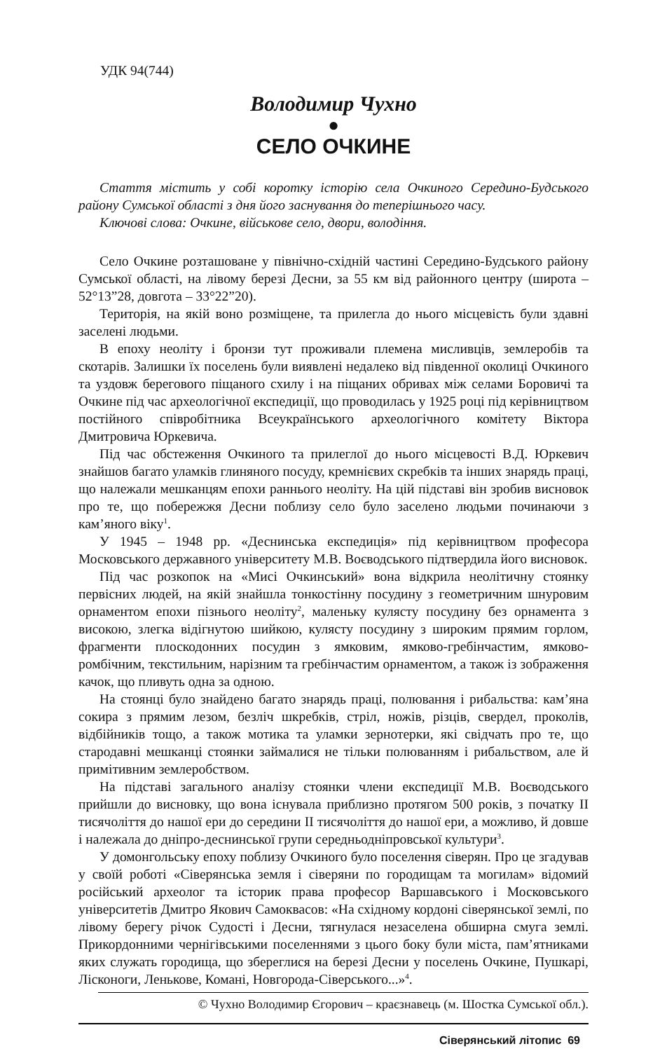УДК 94(744)
Володимир Чухно
●
СЕЛО ОЧКИНЕ
Стаття містить у собі коротку історію села Очкиного Середино-Будського району Сумської області з дня його заснування до теперішнього часу.
Ключові слова: Очкине, військове село, двори, володіння.
Село Очкине розташоване у північно-східній частині Середино-Будського району Сумської області, на лівому березі Десни, за 55 км від районного центру (широта – 52°13”28, довгота – 33°22”20).
Територія, на якій воно розміщене, та прилегла до нього місцевість були здавні заселені людьми.
В епоху неоліту і бронзи тут проживали племена мисливців, землеробів та скотарів. Залишки їх поселень були виявлені недалеко від південної околиці Очкиного та уздовж берегового піщаного схилу і на піщаних обривах між селами Боровичі та Очкине під час археологічної експедиції, що проводилась у 1925 році під керівництвом постійного співробітника Всеукраїнського археологічного комітету Віктора Дмитровича Юркевича.
Під час обстеження Очкиного та прилеглої до нього місцевості В.Д. Юркевич знайшов багато уламків глиняного посуду, кремнієвих скребків та інших знарядь праці, що належали мешканцям епохи раннього неоліту. На цій підставі він зробив висновок про те, що побережжя Десни поблизу село було заселено людьми починаючи з кам’яного віку<sup>1</sup>.
У 1945 – 1948 рр. «Деснинська експедиція» під керівництвом професора Московського державного університету М.В. Воєводського підтвердила його висновок.
Під час розкопок на «Мисі Очкинський» вона відкрила неолітичну стоянку первісних людей, на якій знайшла тонкостінну посудину з геометричним шнуровим орнаментом епохи пізнього неоліту<sup>2</sup>, маленьку кулясту посудину без орнамента з високою, злегка відігнутою шийкою, кулясту посудину з широким прямим горлом, фрагменти плоскодонних посудин з ямковим, ямково-гребінчастим, ямково-ромбічним, текстильним, нарізним та гребінчастим орнаментом, а також із зображення качок, що пливуть одна за одною.
На стоянці було знайдено багато знарядь праці, полювання і рибальства: кам’яна сокира з прямим лезом, безліч шкребків, стріл, ножів, різців, свердел, проколів, відбійників тощо, а також мотика та уламки зернотерки, які свідчать про те, що стародавні мешканці стоянки займалися не тільки полюванням і рибальством, але й примітивним землеробством.
На підставі загального аналізу стоянки члени експедиції М.В. Воєводського прийшли до висновку, що вона існувала приблизно протягом 500 років, з початку II тисячоліття до нашої ери до середини II тисячоліття до нашої ери, а можливо, й довше і належала до дніпро-деснинської групи середньодніпровської культури<sup>3</sup>.
У домонгольську епоху поблизу Очкиного було поселення сіверян. Про це згадував у своїй роботі «Сіверянська земля і сіверяни по городищам та могилам» відомий російський археолог та історик права професор Варшавського і Московського університетів Дмитро Якович Самоквасов: «На східному кордоні сіверянської землі, по лівому берегу річок Судості і Десни, тягнулася незаселена обширна смуга землі. Прикордонними чернігівськими поселеннями з цього боку були міста, пам’ятниками яких служать городища, що збереглися на березі Десни у поселень Очкине, Пушкарі, Лісконоги, Леньковe, Комані, Новгорода-Сіверського...»<sup>4</sup>.
© Чухно Володимир Єгорович – краєзнавець (м. Шостка Сумської обл.).
Сіверянський літопис 69